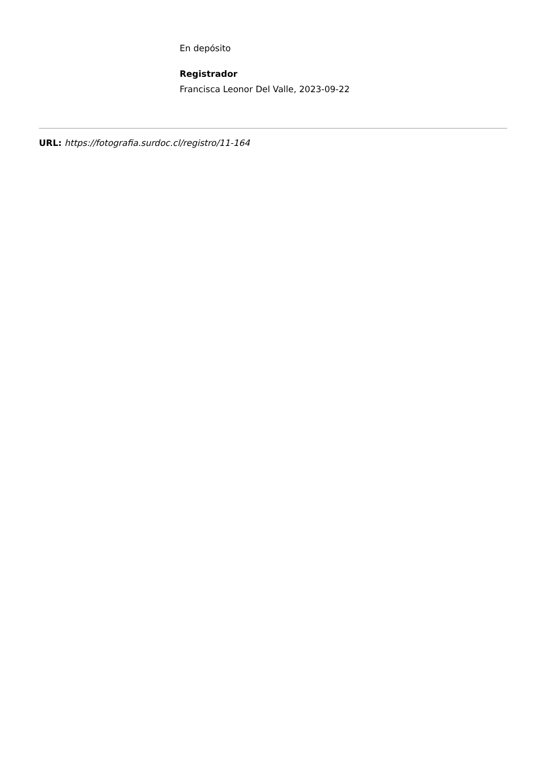En depósito
Registrador
Francisca Leonor Del Valle, 2023-09-22
URL: https://fotografia.surdoc.cl/registro/11-164